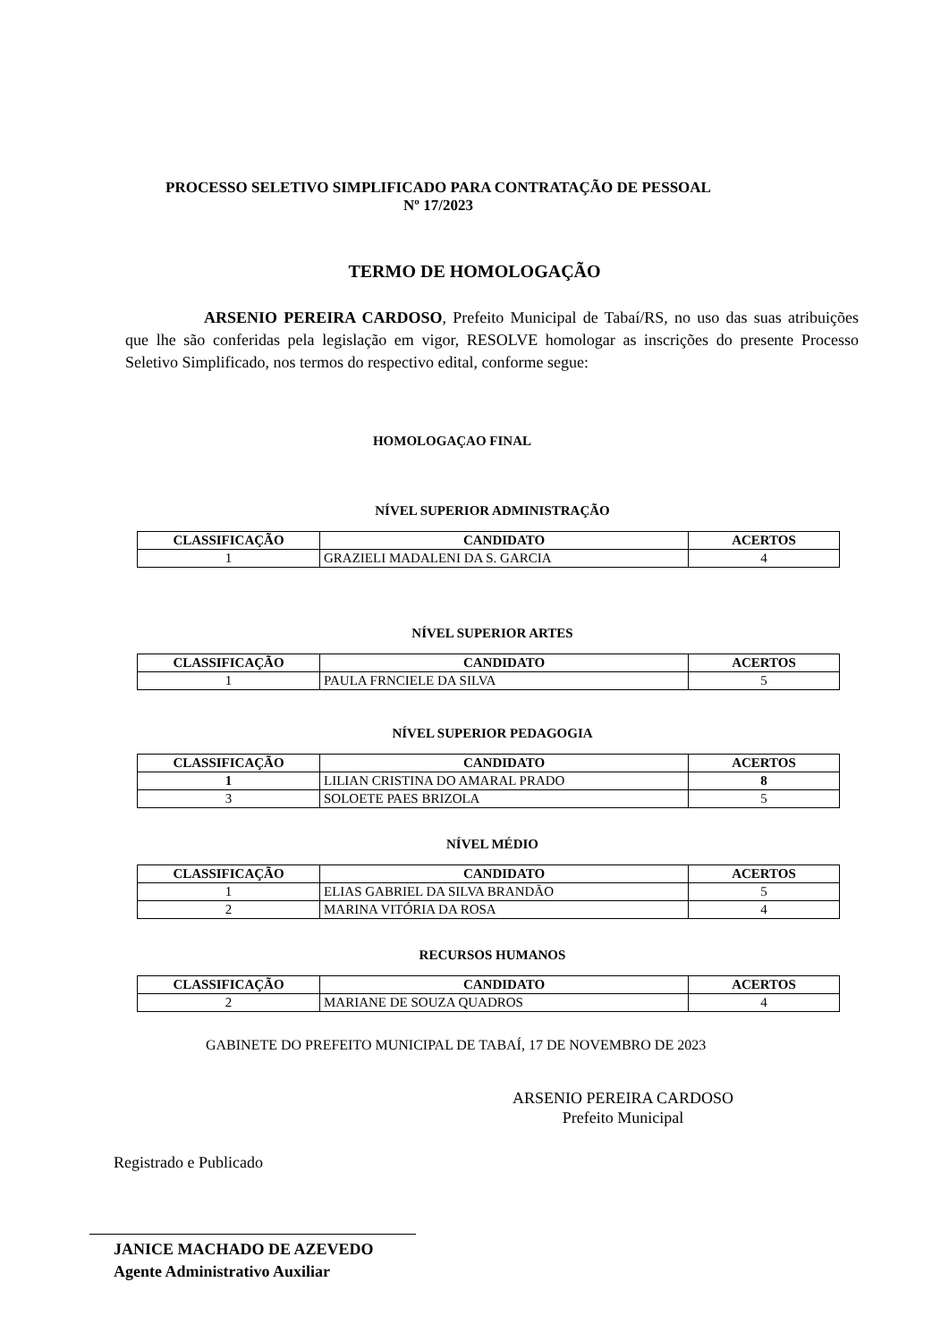PROCESSO SELETIVO SIMPLIFICADO PARA CONTRATAÇÃO DE PESSOAL
Nº 17/2023
TERMO DE HOMOLOGAÇÃO
ARSENIO PEREIRA CARDOSO, Prefeito Municipal de Tabaí/RS, no uso das suas atribuições que lhe são conferidas pela legislação em vigor, RESOLVE homologar as inscrições do presente Processo Seletivo Simplificado, nos termos do respectivo edital, conforme segue:
HOMOLOGAÇAO FINAL
NÍVEL SUPERIOR ADMINISTRAÇÃO
| CLASSIFICAÇÃO | CANDIDATO | ACERTOS |
| --- | --- | --- |
| 1 | GRAZIELI MADALENI DA S. GARCIA | 4 |
NÍVEL SUPERIOR ARTES
| CLASSIFICAÇÃO | CANDIDATO | ACERTOS |
| --- | --- | --- |
| 1 | PAULA FRNCIELE DA SILVA | 5 |
NÍVEL SUPERIOR PEDAGOGIA
| CLASSIFICAÇÃO | CANDIDATO | ACERTOS |
| --- | --- | --- |
| 1 | LILIAN CRISTINA DO AMARAL PRADO | 8 |
| 3 | SOLOETE PAES BRIZOLA | 5 |
NÍVEL MÉDIO
| CLASSIFICAÇÃO | CANDIDATO | ACERTOS |
| --- | --- | --- |
| 1 | ELIAS GABRIEL DA SILVA BRANDÃO | 5 |
| 2 | MARINA VITÓRIA DA ROSA | 4 |
RECURSOS HUMANOS
| CLASSIFICAÇÃO | CANDIDATO | ACERTOS |
| --- | --- | --- |
| 2 | MARIANE DE SOUZA QUADROS | 4 |
GABINETE DO PREFEITO MUNICIPAL DE TABAÍ, 17 DE NOVEMBRO DE 2023
ARSENIO PEREIRA CARDOSO
Prefeito Municipal
Registrado e Publicado
JANICE MACHADO DE AZEVEDO
Agente Administrativo Auxiliar